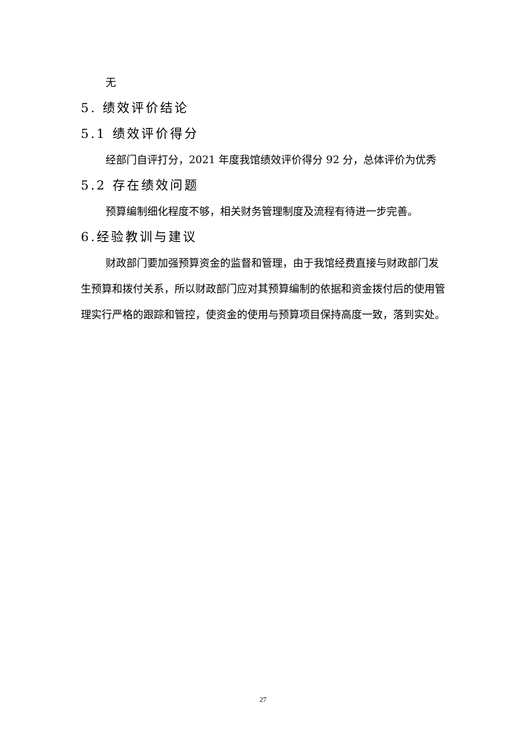无
5. 绩效评价结论
5.1 绩效评价得分
经部门自评打分，2021 年度我馆绩效评价得分 92 分，总体评价为优秀
5.2 存在绩效问题
预算编制细化程度不够，相关财务管理制度及流程有待进一步完善。
6.经验教训与建议
财政部门要加强预算资金的监督和管理，由于我馆经费直接与财政部门发生预算和拨付关系，所以财政部门应对其预算编制的依据和资金拨付后的使用管理实行严格的跟踪和管控，使资金的使用与预算项目保持高度一致，落到实处。
27